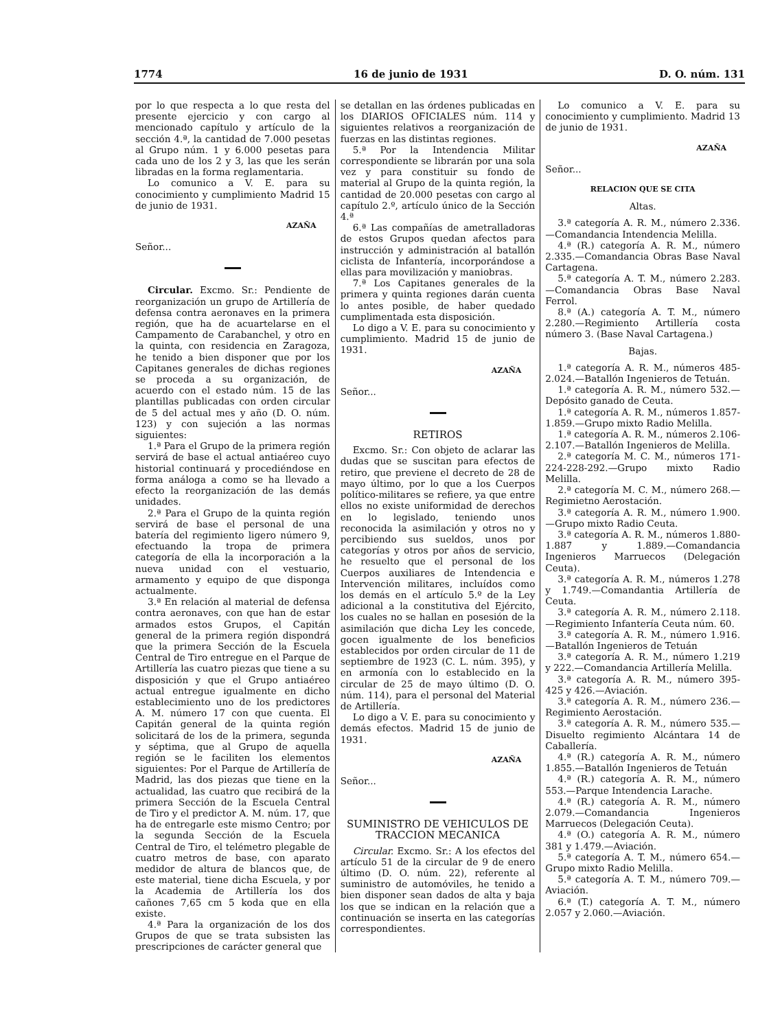1774 16 de junio de 1931 D. O. núm. 131
por lo que respecta a lo que resta del presente ejercicio y con cargo al mencionado capítulo y artículo de la sección 4.ª, la cantidad de 7.000 pesetas al Grupo núm. 1 y 6.000 pesetas para cada uno de los 2 y 3, las que les serán libradas en la forma reglamentaria.
Lo comunico a V. E. para su conocimiento y cumplimiento Madrid 15 de junio de 1931.
AZAÑA
Señor...
Circular. Excmo. Sr.: Pendiente de reorganización un grupo de Artillería de defensa contra aeronaves en la primera región, que ha de acuartelarse en el Campamento de Carabanchel, y otro en la quinta, con residencia en Zaragoza, he tenido a bien disponer que por los Capitanes generales de dichas regiones se proceda a su organización, de acuerdo con el estado núm. 15 de las plantillas publicadas con orden circular de 5 del actual mes y año (D. O. núm. 123) y con sujeción a las normas siguientes:
1.ª Para el Grupo de la primera región servirá de base el actual antiaéreo cuyo historial continuará y procediéndose en forma análoga a como se ha llevado a efecto la reorganización de las demás unidades.
2.ª Para el Grupo de la quinta región servirá de base el personal de una batería del regimiento ligero número 9, efectuando la tropa de primera categoría de ella la incorporación a la nueva unidad con el vestuario, armamento y equipo de que disponga actualmente.
3.ª En relación al material de defensa contra aeronaves, con que han de estar armados estos Grupos, el Capitán general de la primera región dispondrá que la primera Sección de la Escuela Central de Tiro entregue en el Parque de Artillería las cuatro piezas que tiene a su disposición y que el Grupo antiaéreo actual entregue igualmente en dicho establecimiento uno de los predictores A. M. número 17 con que cuenta. El Capitán general de la quinta región solicitará de los de la primera, segunda y séptima, que al Grupo de aquella región se le faciliten los elementos siguientes: Por el Parque de Artillería de Madrid, las dos piezas que tiene en la actualidad, las cuatro que recibirá de la primera Sección de la Escuela Central de Tiro y el predictor A. M. núm. 17, que ha de entregarle este mismo Centro; por la segunda Sección de la Escuela Central de Tiro, el telémetro plegable de cuatro metros de base, con aparato medidor de altura de blancos que, de este material, tiene dicha Escuela, y por la Academia de Artillería los dos cañones 7,65 cm 5 koda que en ella existe.
4.ª Para la organización de los dos Grupos de que se trata subsisten las prescripciones de carácter general que
se detallan en las órdenes publicadas en los DIARIOS OFICIALES núm. 114 y siguientes relativos a reorganización de fuerzas en las distintas regiones.
5.ª Por la Intendencia Militar correspondiente se librarán por una sola vez y para constituir su fondo de material al Grupo de la quinta región, la cantidad de 20.000 pesetas con cargo al capítulo 2.º, artículo único de la Sección 4.ª
6.ª Las compañías de ametralladoras de estos Grupos quedan afectos para instrucción y administración al batallón ciclista de Infantería, incorporándose a ellas para movilización y maniobras.
7.ª Los Capitanes generales de la primera y quinta regiones darán cuenta lo antes posible, de haber quedado cumplimentada esta disposición.
Lo digo a V. E. para su conocimiento y cumplimiento. Madrid 15 de junio de 1931.
AZAÑA
Señor...
RETIROS
Excmo. Sr.: Con objeto de aclarar las dudas que se suscitan para efectos de retiro, que previene el decreto de 28 de mayo último, por lo que a los Cuerpos político-militares se refiere, ya que entre ellos no existe uniformidad de derechos en lo legislado, teniendo unos reconocida la asimilación y otros no y percibiendo sus sueldos, unos por categorías y otros por años de servicio, he resuelto que el personal de los Cuerpos auxiliares de Intendencia e Intervención militares, incluídos como los demás en el artículo 5.º de la Ley adicional a la constitutiva del Ejército, los cuales no se hallan en posesión de la asimilación que dicha Ley les concede, gocen igualmente de los beneficios establecidos por orden circular de 11 de septiembre de 1923 (C. L. núm. 395), y en armonía con lo establecido en la circular de 25 de mayo último (D. O. núm. 114), para el personal del Material de Artillería.
Lo digo a V. E. para su conocimiento y demás efectos. Madrid 15 de junio de 1931.
AZAÑA
Señor...
SUMINISTRO DE VEHICULOS DE TRACCION MECANICA
Circular. Excmo. Sr.: A los efectos del artículo 51 de la circular de 9 de enero último (D. O. núm. 22), referente al suministro de automóviles, he tenido a bien disponer sean dados de alta y baja los que se indican en la relación que a continuación se inserta en las categorías correspondientes.
Lo comunico a V. E. para su conocimiento y cumplimiento. Madrid 13 de junio de 1931.
AZAÑA
Señor...
RELACION QUE SE CITA
Altas.
3.ª categoría A. R. M., número 2.336.—Comandancia Intendencia Melilla.
4.ª (R.) categoría A. R. M., número 2.335.—Comandancia Obras Base Naval Cartagena.
5.ª categoría A. T. M., número 2.283.—Comandancia Obras Base Naval Ferrol.
8.ª (A.) categoría A. T. M., número 2.280.—Regimiento Artillería costa número 3. (Base Naval Cartagena.)
Bajas.
1.ª categoría A. R. M., números 485-2.024.—Batallón Ingenieros de Tetuán.
1.ª categoría A. R. M., número 532.—Depósito ganado de Ceuta.
1.ª categoría A. R. M., números 1.857-1.859.—Grupo mixto Radio Melilla.
1.ª categoría A. R. M., números 2.106-2.107.—Batallón Ingenieros de Melilla.
2.ª categoría M. C. M., números 171-224-228-292.—Grupo mixto Radio Melilla.
2.ª categoría M. C. M., número 268.—Regimietno Aerostación.
3.ª categoría A. R. M., número 1.900.—Grupo mixto Radio Ceuta.
3.ª categoría A. R. M., números 1.880-1.887 y 1.889.—Comandancia Ingenieros Marruecos (Delegación Ceuta).
3.ª categoría A. R. M., números 1.278 y 1.749.—Comandantia Artillería de Ceuta.
3.ª categoría A. R. M., número 2.118.—Regimiento Infantería Ceuta núm. 60.
3.ª categoría A. R. M., número 1.916.—Batallón Ingenieros de Tetuán
3.ª categoría A. R. M., número 1.219 y 222.—Comandancia Artillería Melilla.
3.ª categoría A. R. M., número 395-425 y 426.—Aviación.
3.ª categoría A. R. M., número 236.—Regimiento Aerostación.
3.ª categoría A. R. M., número 535.—Disuelto regimiento Alcántara 14 de Caballería.
4.ª (R.) categoría A. R. M., número 1.855.—Batallón Ingenieros de Tetuán
4.ª (R.) categoría A. R. M., número 553.—Parque Intendencia Larache.
4.ª (R.) categoría A. R. M., número 2.079.—Comandancia Ingenieros Marruecos (Delegación Ceuta).
4.ª (O.) categoría A. R. M., número 381 y 1.479.—Aviación.
5.ª categoría A. T. M., número 654.—Grupo mixto Radio Melilla.
5.ª categoría A. T. M., número 709.—Aviación.
6.ª (T.) categoría A. T. M., número 2.057 y 2.060.—Aviación.